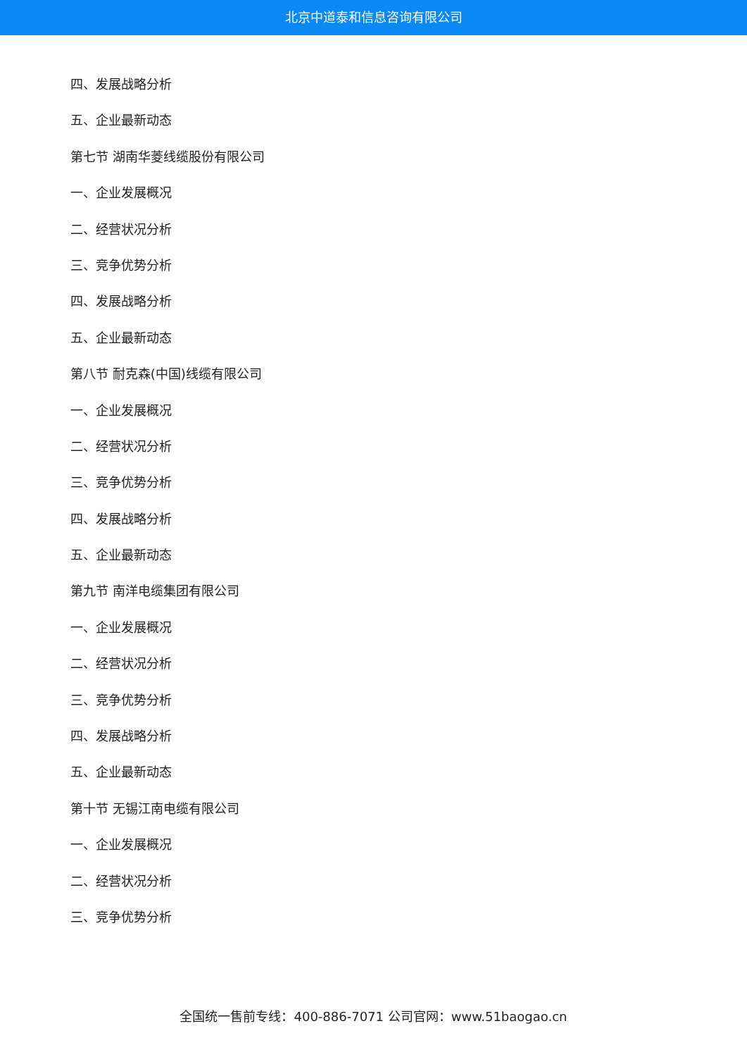北京中道泰和信息咨询有限公司
四、发展战略分析
五、企业最新动态
第七节 湖南华菱线缆股份有限公司
一、企业发展概况
二、经营状况分析
三、竞争优势分析
四、发展战略分析
五、企业最新动态
第八节 耐克森(中国)线缆有限公司
一、企业发展概况
二、经营状况分析
三、竞争优势分析
四、发展战略分析
五、企业最新动态
第九节 南洋电缆集团有限公司
一、企业发展概况
二、经营状况分析
三、竞争优势分析
四、发展战略分析
五、企业最新动态
第十节 无锡江南电缆有限公司
一、企业发展概况
二、经营状况分析
三、竞争优势分析
全国统一售前专线：400-886-7071 公司官网：www.51baogao.cn